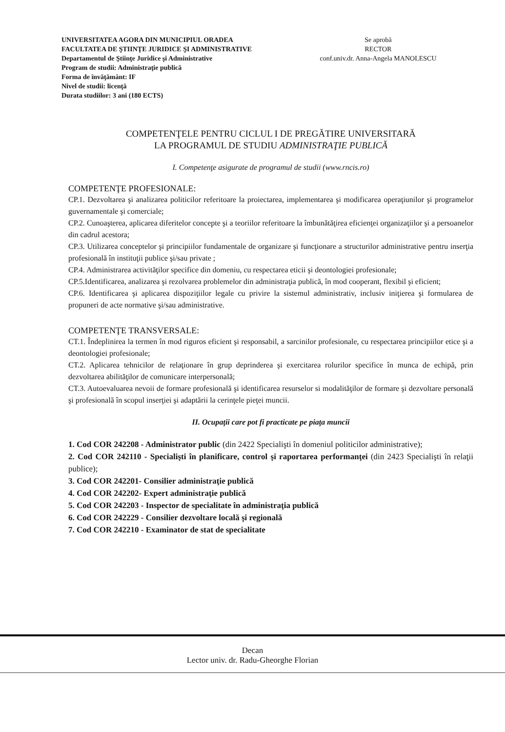UNIVERSITATEA AGORA DIN MUNICIPIUL ORADEA
FACULTATEA DE ŞTIINŢE JURIDICE ŞI ADMINISTRATIVE
Departamentul de Ştiinţe Juridice şi Administrative
Program de studii: Administraţie publică
Forma de învăţământ: IF
Nivel de studii: licenţă
Durata studiilor: 3 ani (180 ECTS)
Se aprobă
RECTOR
conf.univ.dr. Anna-Angela MANOLESCU
COMPETENŢELE PENTRU CICLUL I DE PREGĂTIRE UNIVERSITARĂ
LA PROGRAMUL DE STUDIU ADMINISTRAŢIE PUBLICĂ
I. Competenţe asigurate de programul de studii (www.rncis.ro)
COMPETENŢE PROFESIONALE:
CP.1. Dezvoltarea şi analizarea politicilor referitoare la proiectarea, implementarea şi modificarea operaţiunilor şi programelor guvernamentale şi comerciale;
CP.2. Cunoaşterea, aplicarea diferitelor concepte şi a teoriilor referitoare la îmbunătăţirea eficienţei organizaţiilor şi a persoanelor din cadrul acestora;
CP.3. Utilizarea conceptelor şi principiilor fundamentale de organizare şi funcţionare a structurilor administrative pentru inserţia profesională în instituţii publice şi/sau private ;
CP.4. Administrarea activităţilor specifice din domeniu, cu respectarea eticii şi deontologiei profesionale;
CP.5.Identificarea, analizarea şi rezolvarea problemelor din administraţia publică, în mod cooperant, flexibil şi eficient;
CP.6. Identificarea şi aplicarea dispoziţiilor legale cu privire la sistemul administrativ, inclusiv iniţierea şi formularea de propuneri de acte normative şi/sau administrative.
COMPETENŢE TRANSVERSALE:
CT.1. Îndeplinirea la termen în mod riguros eficient şi responsabil, a sarcinilor profesionale, cu respectarea principiilor etice şi a deontologiei profesionale;
CT.2. Aplicarea tehnicilor de relaţionare în grup deprinderea şi exercitarea rolurilor specifice în munca de echipă, prin dezvoltarea abilităţilor de comunicare interpersonală;
CT.3. Autoevaluarea nevoii de formare profesională şi identificarea resurselor si modalităţilor de formare şi dezvoltare personală şi profesională în scopul inserţiei şi adaptării la cerinţele pieţei muncii.
II. Ocupaţii care pot fi practicate pe piaţa muncii
1. Cod COR 242208 - Administrator public (din 2422 Specialişti în domeniul politicilor administrative);
2. Cod COR 242110 - Specialişti în planificare, control şi raportarea performanţei (din 2423 Specialişti în relaţii publice);
3. Cod COR 242201- Consilier administraţie publică
4. Cod COR 242202- Expert administraţie publică
5. Cod COR 242203 - Inspector de specialitate în administraţia publică
6. Cod COR 242229 - Consilier dezvoltare locală şi regională
7. Cod COR 242210 - Examinator de stat de specialitate
Decan
Lector univ. dr. Radu-Gheorghe Florian